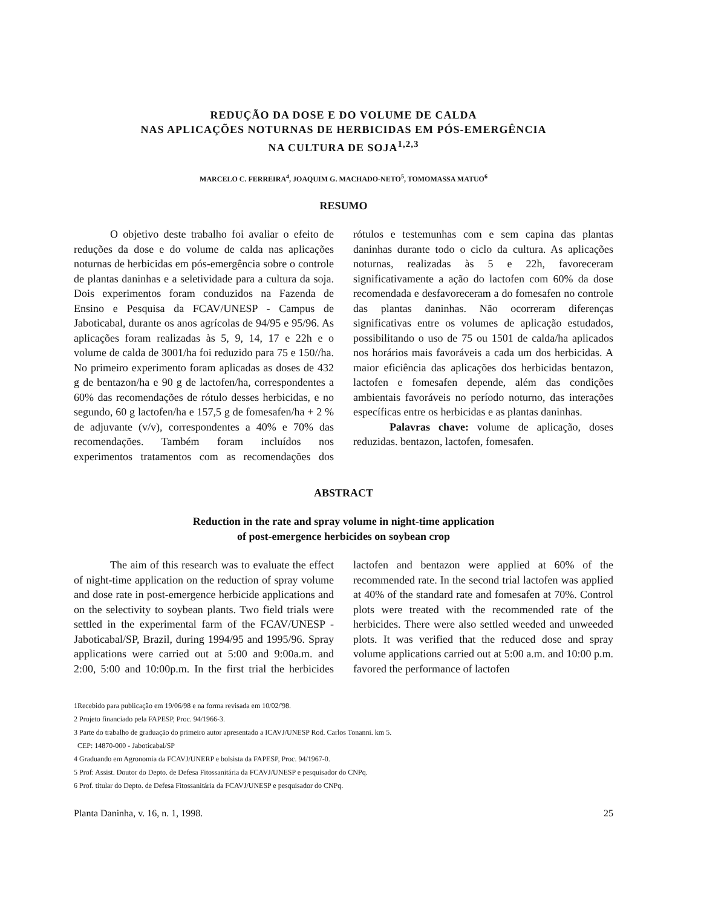REDUÇÃO DA DOSE E DO VOLUME DE CALDA
NAS APLICAÇÕES NOTURNAS DE HERBICIDAS EM PÓS-EMERGÊNCIA
NA CULTURA DE SOJA<sup>1,2,3</sup>
MARCELO C. FERREIRA<sup>4</sup>, JOAQUIM G. MACHADO-NETO<sup>5</sup>, TOMOMASSA MATUO<sup>6</sup>
RESUMO
O objetivo deste trabalho foi avaliar o efeito de reduções da dose e do volume de calda nas aplicações noturnas de herbicidas em pós-emergência sobre o controle de plantas daninhas e a seletividade para a cultura da soja. Dois experimentos foram conduzidos na Fazenda de Ensino e Pesquisa da FCAV/UNESP - Campus de Jaboticabal, durante os anos agrícolas de 94/95 e 95/96. As aplicações foram realizadas às 5, 9, 14, 17 e 22h e o volume de calda de 3001/ha foi reduzido para 75 e 150//ha. No primeiro experimento foram aplicadas as doses de 432 g de bentazon/ha e 90 g de lactofen/ha, correspondentes a 60% das recomendações de rótulo desses herbicidas, e no segundo, 60 g lactofen/ha e 157,5 g de fomesafen/ha + 2 % de adjuvante (v/v), correspondentes a 40% e 70% das recomendações. Também foram incluídos nos experimentos tratamentos com as recomendações dos rótulos e testemunhas com e sem capina das plantas daninhas durante todo o ciclo da cultura. As aplicações noturnas, realizadas às 5 e 22h, favoreceram significativamente a ação do lactofen com 60% da dose recomendada e desfavoreceram a do fomesafen no controle das plantas daninhas. Não ocorreram diferenças significativas entre os volumes de aplicação estudados, possibilitando o uso de 75 ou 1501 de calda/ha aplicados nos horários mais favoráveis a cada um dos herbicidas. A maior eficiência das aplicações dos herbicidas bentazon, lactofen e fomesafen depende, além das condições ambientais favoráveis no período noturno, das interações específicas entre os herbicidas e as plantas daninhas.
Palavras chave: volume de aplicação, doses reduzidas. bentazon, lactofen, fomesafen.
ABSTRACT
Reduction in the rate and spray volume in night-time application
of post-emergence herbicides on soybean crop
The aim of this research was to evaluate the effect of night-time application on the reduction of spray volume and dose rate in post-emergence herbicide applications and on the selectivity to soybean plants. Two field trials were settled in the experimental farm of the FCAV/UNESP - Jaboticabal/SP, Brazil, during 1994/95 and 1995/96. Spray applications were carried out at 5:00 and 9:00a.m. and 2:00, 5:00 and 10:00p.m. In the first trial the herbicides lactofen and bentazon were applied at 60% of the recommended rate. In the second trial lactofen was applied at 40% of the standard rate and fomesafen at 70%. Control plots were treated with the recommended rate of the herbicides. There were also settled weeded and unweeded plots. It was verified that the reduced dose and spray volume applications carried out at 5:00 a.m. and 10:00 p.m. favored the performance of lactofen
1Recebido para publicação em 19/06/98 e na forma revisada em 10/02/'98.
2 Projeto financiado pela FAPESP, Proc. 94/1966-3.
3 Parte do trabalho de graduação do primeiro autor apresentado a ICAVJ/UNESP Rod. Carlos Tonanni. km 5.
CEP: 14870-000 - Jaboticabal/SP
4 Graduando em Agronomia da FCAVJ/UNERP e bolsista da FAPESP, Proc. 94/1967-0.
5 Prof: Assist. Doutor do Depto. de Defesa Fitossanitária da FCAVJ/UNESP e pesquisador do CNPq.
6 Prof. titular do Depto. de Defesa Fitossanitária da FCAVJ/UNESP e pesquisador do CNPq.
Planta Daninha, v. 16, n. 1, 1998. 25